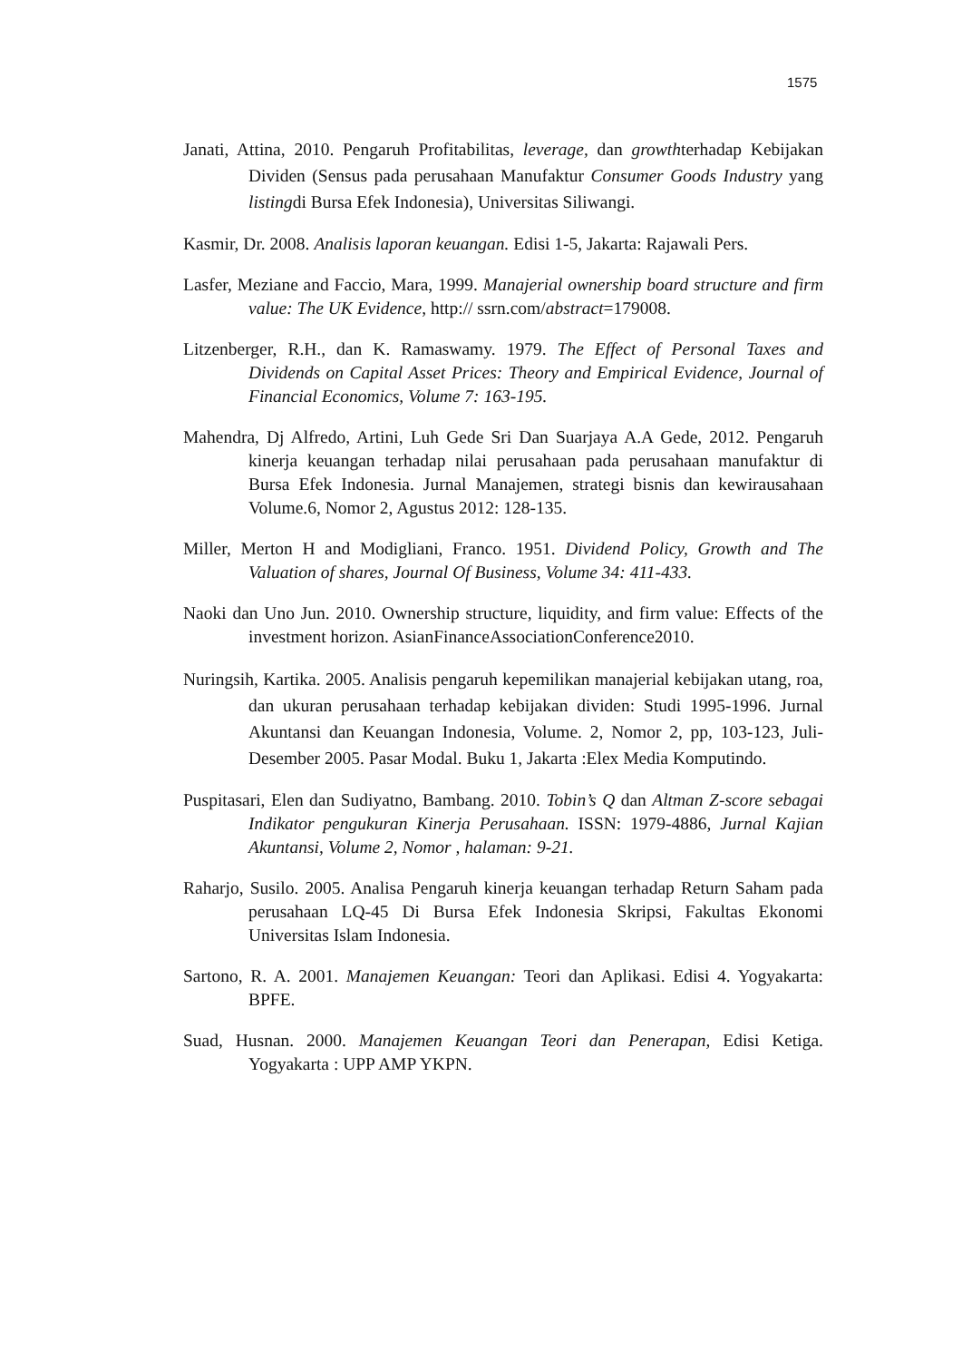1575
Janati, Attina, 2010. Pengaruh Profitabilitas, leverage, dan growthterhadap Kebijakan Dividen (Sensus pada perusahaan Manufaktur Consumer Goods Industry yang listingdi Bursa Efek Indonesia), Universitas Siliwangi.
Kasmir, Dr. 2008. Analisis laporan keuangan. Edisi 1-5, Jakarta: Rajawali Pers.
Lasfer, Meziane and Faccio, Mara, 1999. Manajerial ownership board structure and firm value: The UK Evidence, http:// ssrn.com/abstract=179008.
Litzenberger, R.H., dan K. Ramaswamy. 1979. The Effect of Personal Taxes and Dividends on Capital Asset Prices: Theory and Empirical Evidence, Journal of Financial Economics, Volume 7: 163-195.
Mahendra, Dj Alfredo, Artini, Luh Gede Sri Dan Suarjaya A.A Gede, 2012. Pengaruh kinerja keuangan terhadap nilai perusahaan pada perusahaan manufaktur di Bursa Efek Indonesia. Jurnal Manajemen, strategi bisnis dan kewirausahaan Volume.6, Nomor 2, Agustus 2012: 128-135.
Miller, Merton H and Modigliani, Franco. 1951. Dividend Policy, Growth and The Valuation of shares, Journal Of Business, Volume 34: 411-433.
Naoki dan Uno Jun. 2010. Ownership structure, liquidity, and firm value: Effects of the investment horizon. AsianFinanceAssociationConference2010.
Nuringsih, Kartika. 2005. Analisis pengaruh kepemilikan manajerial kebijakan utang, roa, dan ukuran perusahaan terhadap kebijakan dividen: Studi 1995-1996. Jurnal Akuntansi dan Keuangan Indonesia, Volume. 2, Nomor 2, pp, 103-123, Juli-Desember 2005. Pasar Modal. Buku 1, Jakarta :Elex Media Komputindo.
Puspitasari, Elen dan Sudiyatno, Bambang. 2010. Tobin’s Q dan Altman Z-score sebagai Indikator pengukuran Kinerja Perusahaan. ISSN: 1979-4886, Jurnal Kajian Akuntansi, Volume 2, Nomor , halaman: 9-21.
Raharjo, Susilo. 2005. Analisa Pengaruh kinerja keuangan terhadap Return Saham pada perusahaan LQ-45 Di Bursa Efek Indonesia Skripsi, Fakultas Ekonomi Universitas Islam Indonesia.
Sartono, R. A. 2001. Manajemen Keuangan: Teori dan Aplikasi. Edisi 4. Yogyakarta: BPFE.
Suad, Husnan. 2000. Manajemen Keuangan Teori dan Penerapan, Edisi Ketiga. Yogyakarta : UPP AMP YKPN.